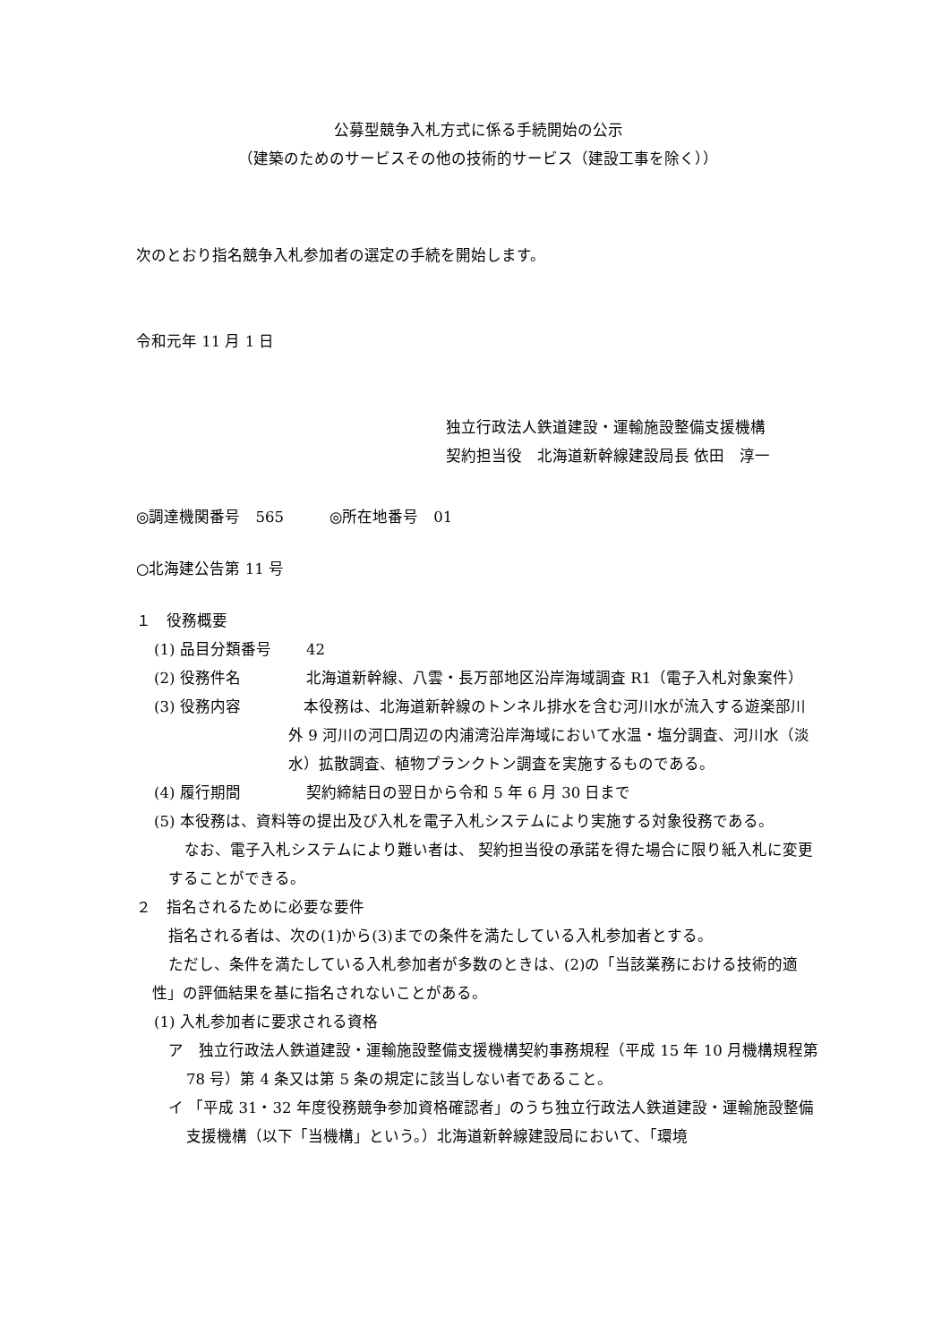公募型競争入札方式に係る手続開始の公示
（建築のためのサービスその他の技術的サービス（建設工事を除く））
次のとおり指名競争入札参加者の選定の手続を開始します。
令和元年 11 月 1 日
独立行政法人鉄道建設・運輸施設整備支援機構
契約担当役　北海道新幹線建設局長 依田　淳一
◎調達機関番号　565　　　◎所在地番号　01
○北海建公告第 11 号
１　役務概要
(1) 品目分類番号 42
(2) 役務件名 北海道新幹線、八雲・長万部地区沿岸海域調査 R1（電子入札対象案件）
(3) 役務内容　本役務は、北海道新幹線のトンネル排水を含む河川水が流入する遊楽部川外 9 河川の河口周辺の内浦湾沿岸海域において水温・塩分調査、河川水（淡水）拡散調査、植物プランクトン調査を実施するものである。
(4) 履行期間 契約締結日の翌日から令和 5 年 6 月 30 日まで
(5) 本役務は、資料等の提出及び入札を電子入札システムにより実施する対象役務である。
なお、電子入札システムにより難い者は、 契約担当役の承諾を得た場合に限り紙入札に変更することができる。
２　指名されるために必要な要件
指名される者は、次の(1)から(3)までの条件を満たしている入札参加者とする。
ただし、条件を満たしている入札参加者が多数のときは、(2)の「当該業務における技術的適性」の評価結果を基に指名されないことがある。
(1) 入札参加者に要求される資格
ア　独立行政法人鉄道建設・運輸施設整備支援機構契約事務規程（平成 15 年 10 月機構規程第 78 号）第 4 条又は第 5 条の規定に該当しない者であること。
イ 「平成 31・32 年度役務競争参加資格確認者」のうち独立行政法人鉄道建設・運輸施設整備支援機構（以下「当機構」という。）北海道新幹線建設局において、「環境